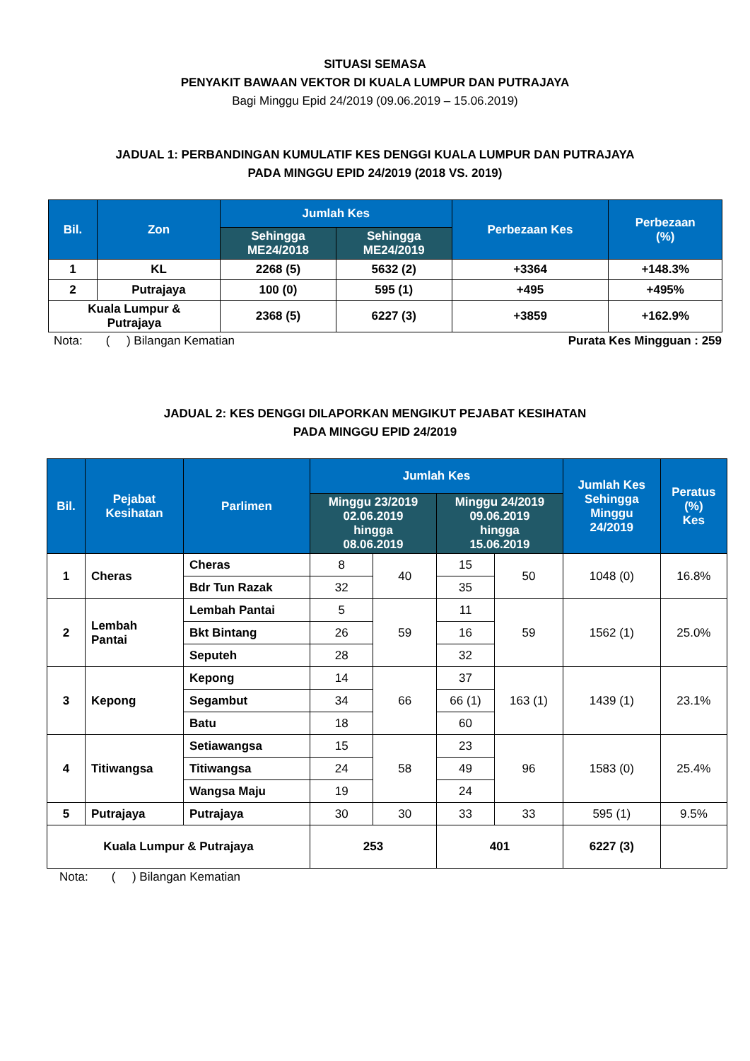SITUASI SEMASA
PENYAKIT BAWAAN VEKTOR DI KUALA LUMPUR DAN PUTRAJAYA
Bagi Minggu Epid 24/2019 (09.06.2019 – 15.06.2019)
JADUAL 1: PERBANDINGAN KUMULATIF KES DENGGI KUALA LUMPUR DAN PUTRAJAYA
PADA MINGGU EPID 24/2019 (2018 VS. 2019)
| Bil. | Zon | Jumlah Kes | | Perbezaan Kes | Perbezaan (%) |
| --- | --- | --- | --- | --- | --- |
| | | Sehingga ME24/2018 | Sehingga ME24/2019 | | |
| 1 | KL | 2268 (5) | 5632 (2) | +3364 | +148.3% |
| 2 | Putrajaya | 100 (0) | 595 (1) | +495 | +495% |
| Kuala Lumpur & Putrajaya | | 2368 (5) | 6227 (3) | +3859 | +162.9% |
Nota: ( ) Bilangan Kematian Purata Kes Mingguan : 259
JADUAL 2: KES DENGGI DILAPORKAN MENGIKUT PEJABAT KESIHATAN
PADA MINGGU EPID 24/2019
| Bil. | Pejabat Kesihatan | Parlimen | Jumlah Kes | | | | Jumlah Kes Sehingga Minggu 24/2019 | Peratus (%) Kes |
| --- | --- | --- | --- | --- | --- | --- | --- | --- |
| | | | Minggu 23/2019 02.06.2019 hingga 08.06.2019 | | Minggu 24/2019 09.06.2019 hingga 15.06.2019 | | | |
| 1 | Cheras | Cheras | 8 | 40 | 15 | 50 | 1048 (0) | 16.8% |
| | | Bdr Tun Razak | 32 | | 35 | | | |
| 2 | Lembah Pantai | Lembah Pantai | 5 | 59 | 11 | 59 | 1562 (1) | 25.0% |
| | | Bkt Bintang | 26 | | 16 | | | |
| | | Seputeh | 28 | | 32 | | | |
| 3 | Kepong | Kepong | 14 | 66 | 37 | 163 (1) | 1439 (1) | 23.1% |
| | | Segambut | 34 | | 66 (1) | | | |
| | | Batu | 18 | | 60 | | | |
| 4 | Titiwangsa | Setiawangsa | 15 | 58 | 23 | 96 | 1583 (0) | 25.4% |
| | | Titiwangsa | 24 | | 49 | | | |
| | | Wangsa Maju | 19 | | 24 | | | |
| 5 | Putrajaya | Putrajaya | 30 | 30 | 33 | 33 | 595 (1) | 9.5% |
| Kuala Lumpur & Putrajaya | | | 253 | | 401 | | 6227 (3) | |
Nota: ( ) Bilangan Kematian